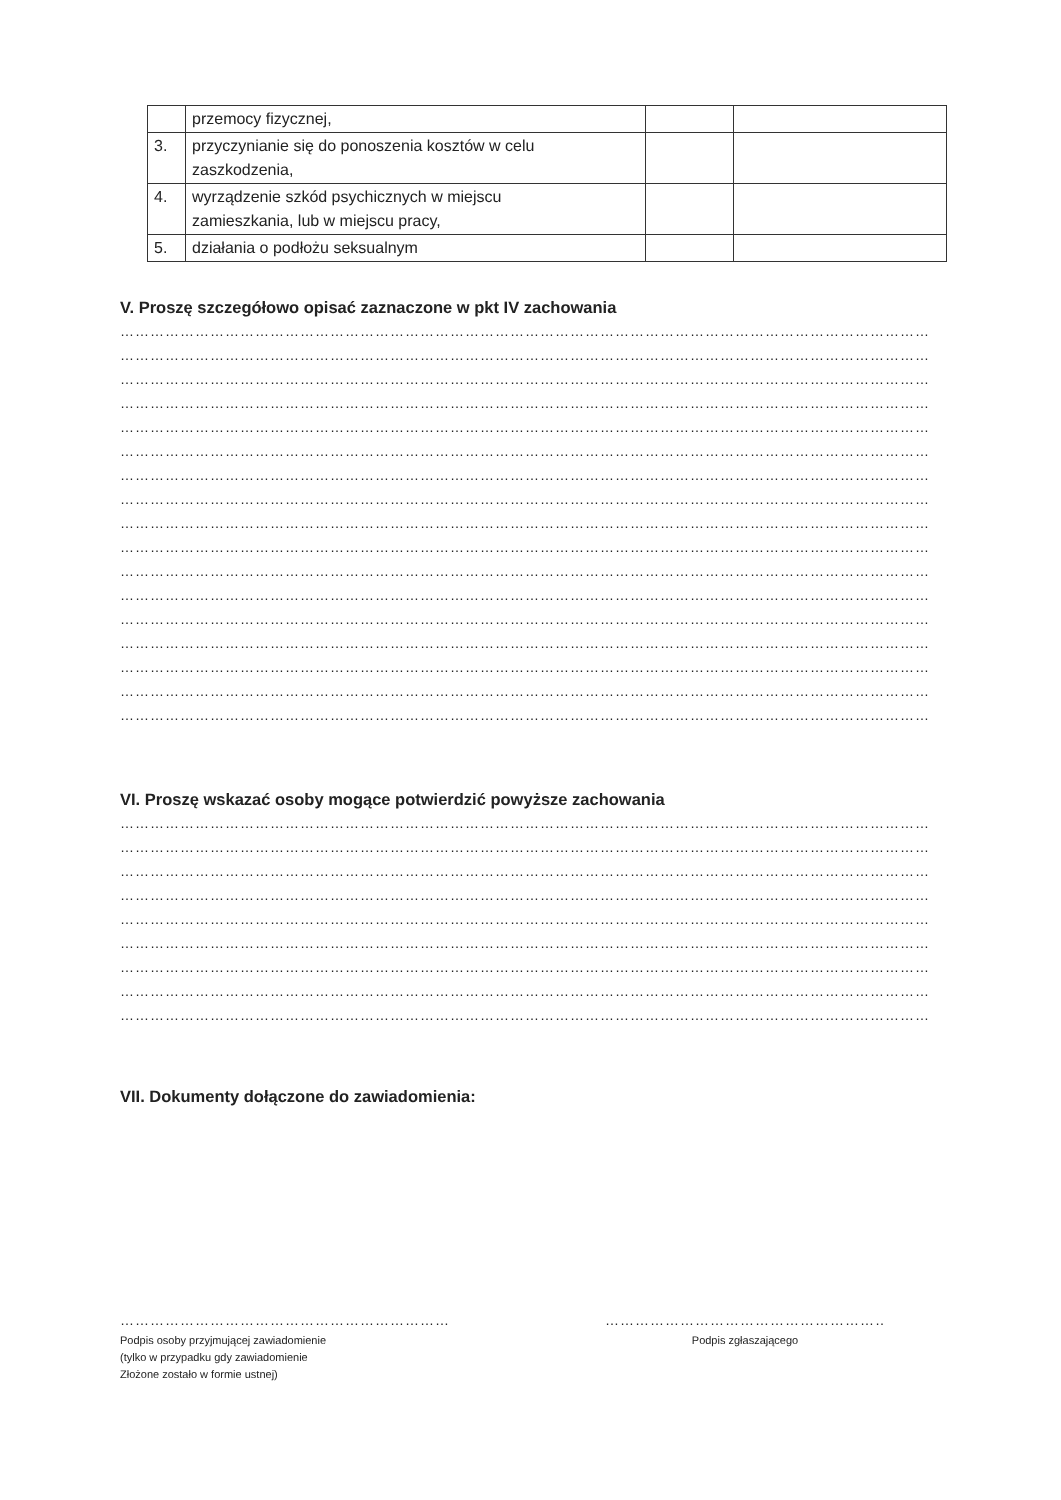| | przemocy fizycznej, | | |
| 3. | przyczynianie się do ponoszenia kosztów w celu zaszkodzenia, | | |
| 4. | wyrządzenie szkód psychicznych w miejscu zamieszkania, lub w miejscu pracy, | | |
| 5. | działania o podłożu seksualnym | | |
V. Proszę szczegółowo opisać zaznaczone w pkt IV zachowania
………………………………………………………………………………………………………………………………………………
………………………………………………………………………………………………………………………………………………
………………………………………………………………………………………………………………………………………………
………………………………………………………………………………………………………………………………………………
………………………………………………………………………………………………………………………………………………
………………………………………………………………………………………………………………………………………………
………………………………………………………………………………………………………………………………………………
………………………………………………………………………………………………………………………………………………
………………………………………………………………………………………………………………………………………………
………………………………………………………………………………………………………………………………………………
………………………………………………………………………………………………………………………………………………
………………………………………………………………………………………………………………………………………………
………………………………………………………………………………………………………………………………………………
………………………………………………………………………………………………………………………………………………
………………………………………………………………………………………………………………………………………………
………………………………………………………………………………………………………………………………………………
………………………………………………………………………………………………………………………………………………
VI. Proszę wskazać osoby mogące potwierdzić powyższe zachowania
………………………………………………………………………………………………………………………………………………
………………………………………………………………………………………………………………………………………………
………………………………………………………………………………………………………………………………………………
………………………………………………………………………………………………………………………………………………
………………………………………………………………………………………………………………………………………………
………………………………………………………………………………………………………………………………………………
………………………………………………………………………………………………………………………………………………
………………………………………………………………………………………………………………………………………………
………………………………………………………………………………………………………………………………………………
VII. Dokumenty dołączone do zawiadomienia:
…………………………………………………………
Podpis osoby przyjmującej zawiadomienie
(tylko w przypadku gdy zawiadomienie
Złożone zostało w formie ustnej)
…………………………………………………
Podpis zgłaszającego